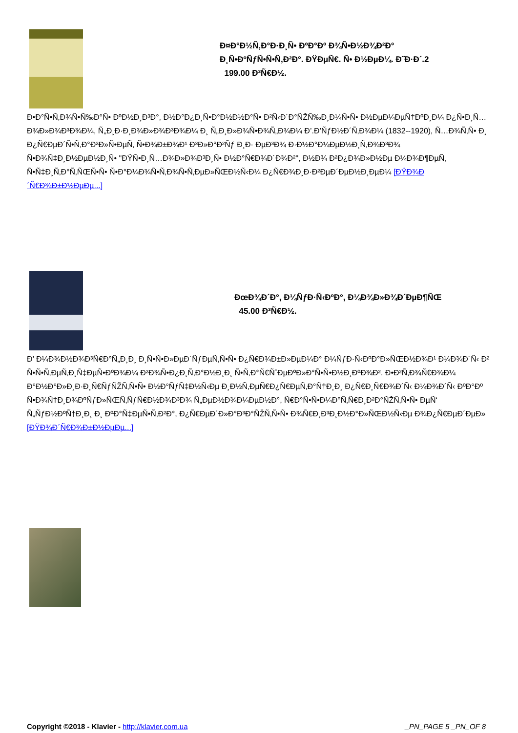Ð¤Ð°Ð½Ñ‚Ð°Ð·Ð¸Ñ• ÐºÐ°Ðº Ð¾Ñ•Ð½Ð¾Ð²Ð°
Ð¸Ñ•ÐºÑƒÑ•Ñ•Ñ‚Ð²Ð°. ÐŸÐµÑ€. Ñ• Ð½ÐµÐ¼. Ð˜Ð·Ð´.2
199.00 Ð³Ñ€Ð½.
Ð•Ð°Ñ•Ñ‚Ð¾Ñ•Ñ‰Ð°Ñ• ÐºÐ½Ð¸Ð³Ð°, Ð½Ð°Ð¿Ð¸Ñ•Ð°Ð½Ð½Ð°Ñ• Ð²Ñ‹Ð´Ð°ÑŽÑ‰Ð¸Ð¼Ñ•Ñ• Ð½ÐµÐ¼ÐµÑ†ÐºÐ¸Ð¼ Ð¿Ñ•Ð¸Ñ…Ð¾Ð»Ð¾Ð³Ð¾Ð¼, Ñ„Ð¸Ð·Ð¸Ð¾Ð»Ð¾Ð³Ð¾Ð¼ Ð¸ Ñ„Ð¸Ð»Ð¾Ñ•Ð¾Ñ„Ð¾Ð¼ Ð’.Ð’ÑƒÐ½Ð´Ñ‚Ð¾Ð¼ (1832--1920), Ñ…Ð¾Ñ‚Ñ• Ð¸ Ð¿Ñ€ÐµÐ´Ñ•Ñ‚Ð°Ð²Ð»Ñ•ÐµÑ‚ Ñ•Ð¾Ð±Ð¾Ð¹ Ð³Ð»Ð°Ð²Ñƒ Ð¸Ð· ÐµÐ³Ð¾ Ð·Ð½Ð°Ð¼ÐµÐ½Ð¸Ñ‚Ð¾Ð³Ð¾ Ñ•Ð¾Ñ‡Ð¸Ð½ÐµÐ½Ð¸Ñ• "ÐŸÑ•Ð¸Ñ…Ð¾Ð»Ð¾Ð³Ð¸Ñ• Ð½Ð°Ñ€Ð¾Ð´Ð¾Ð²", Ð½Ð¾ Ð²Ð¿Ð¾Ð»Ð½Ðµ Ð¼Ð¾Ð¶ÐµÑ‚ Ñ•Ñ‡Ð¸Ñ‚Ð°Ñ‚ÑŒÑ•Ñ• Ñ•Ð°Ð¼Ð¾Ñ•Ñ‚Ð¾Ñ•Ñ‚ÐµÐ»ÑŒÐ½Ñ‹Ð¼ Ð¿Ñ€Ð¾Ð¸Ð·Ð²ÐµÐ´ÐµÐ½Ð¸ÐµÐ¼ [ÐŸÐ¾Ð´Ñ€Ð¾Ð±Ð½ÐµÐµ...]
ÐœÐ¾Ð´Ð°, Ð¼ÑƒÐ·Ñ‹ÐºÐ°, Ð¼Ð¾Ð»Ð¾Ð´ÐµÐ¶ÑŒ
45.00 Ð³Ñ€Ð½.
Ð’ Ð¼Ð¾Ð½Ð¾Ð³Ñ€Ð°Ñ„Ð¸Ð¸ Ð¸Ñ•Ñ•Ð»ÐµÐ´ÑƒÐµÑ‚Ñ•Ñ• Ð¿Ñ€Ð¾Ð±Ð»ÐµÐ¼Ð° Ð¼ÑƒÐ·Ñ‹ÐºÐ°Ð»ÑŒÐ½Ð¾Ð¹ Ð¼Ð¾Ð´Ñ‹ Ð² Ñ•Ñ•Ñ‚ÐµÑ‚Ð¸Ñ‡ÐµÑ•ÐºÐ¾Ð¼ Ð²Ð¾Ñ•Ð¿Ð¸Ñ‚Ð°Ð½Ð¸Ð¸ Ñ•Ñ‚Ð°Ñ€ÑˆÐµÐºÐ»Ð°Ñ•Ñ•Ð½Ð¸ÐºÐ¾Ð². Ð•Ð²Ñ‚Ð¾Ñ€Ð¾Ð¼ Ð°Ð½Ð°Ð»Ð¸Ð·Ð¸Ñ€ÑƒÑŽÑ‚Ñ•Ñ• Ð½Ð°ÑƒÑ‡Ð½Ñ‹Ðµ Ð¸Ð½Ñ‚ÐµÑ€Ð¿Ñ€ÐµÑ‚Ð°Ñ†Ð¸Ð¸ Ð¿Ñ€Ð¸Ñ€Ð¾Ð´Ñ‹ Ð¼Ð¾Ð´Ñ‹ ÐºÐ°Ðº Ñ•Ð¾Ñ†Ð¸Ð¾ÐºÑƒÐ»ÑŒÑ‚ÑƒÑ€Ð½Ð¾Ð³Ð¾ Ñ„ÐµÐ½Ð¾Ð¼ÐµÐ½Ð°, Ñ€Ð°Ñ•Ñ•Ð¼Ð°Ñ‚Ñ€Ð¸Ð²Ð°ÑŽÑ‚Ñ•Ñ• ÐµÑ‘ Ñ„ÑƒÐ½ÐºÑ†Ð¸Ð¸ Ð¸ ÐºÐ°Ñ‡ÐµÑ•Ñ‚Ð²Ð°, Ð¿Ñ€ÐµÐ´Ð»Ð°Ð³Ð°ÑŽÑ‚Ñ•Ñ• Ð¾Ñ€Ð¸Ð³Ð¸Ð½Ð°Ð»ÑŒÐ½Ñ‹Ðµ Ð¾Ð¿Ñ€ÐµÐ´ÐµÐ» [ÐŸÐ¾Ð´Ñ€Ð¾Ð±Ð½ÐµÐµ...]
Copyright ©2018 - Klavier - http://klavier.com.ua _PN_PAGE 5 _PN_OF 8